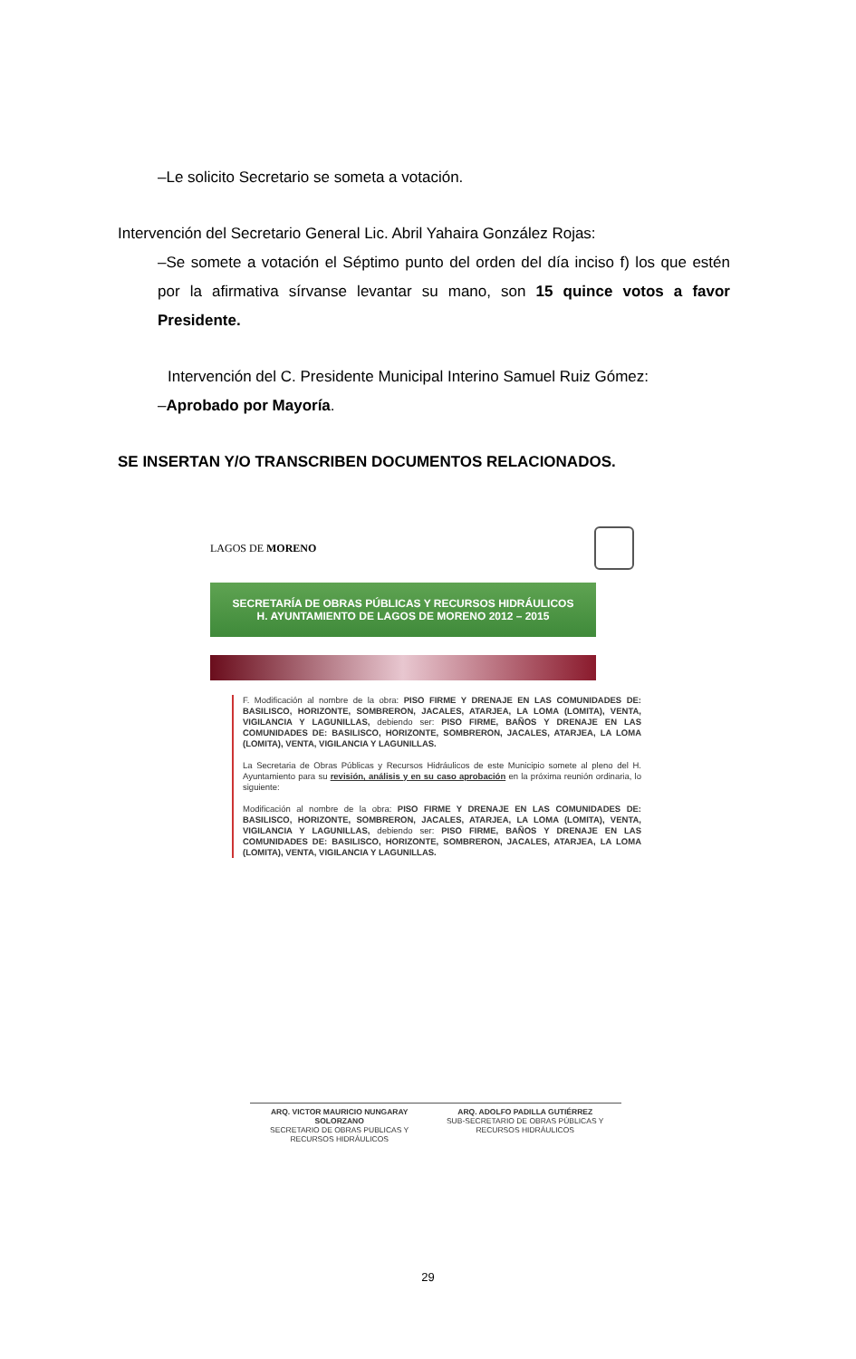–Le solicito Secretario se someta a votación.
Intervención del Secretario General Lic. Abril Yahaira González Rojas:
–Se somete a votación el Séptimo punto del orden del día inciso f) los que estén por la afirmativa sírvanse levantar su mano, son 15 quince votos a favor Presidente.
Intervención del C. Presidente Municipal Interino Samuel Ruiz Gómez:
–Aprobado por Mayoría.
SE INSERTAN Y/O TRANSCRIBEN DOCUMENTOS RELACIONADOS.
LAGOS DE MORENO
SECRETARÍA DE OBRAS PÚBLICAS Y RECURSOS HIDRÁULICOS
H. AYUNTAMIENTO DE LAGOS DE MORENO 2012 – 2015
F. Modificación al nombre de la obra: PISO FIRME Y DRENAJE EN LAS COMUNIDADES DE: BASILISCO, HORIZONTE, SOMBRERON, JACALES, ATARJEA, LA LOMA (LOMITA), VENTA, VIGILANCIA Y LAGUNILLAS, debiendo ser: PISO FIRME, BAÑOS Y DRENAJE EN LAS COMUNIDADES DE: BASILISCO, HORIZONTE, SOMBRERON, JACALES, ATARJEA, LA LOMA (LOMITA), VENTA, VIGILANCIA Y LAGUNILLAS.
La Secretaria de Obras Públicas y Recursos Hidráulicos de este Municipio somete al pleno del H. Ayuntamiento para su revisión, análisis y en su caso aprobación en la próxima reunión ordinaria, lo siguiente:
Modificación al nombre de la obra: PISO FIRME Y DRENAJE EN LAS COMUNIDADES DE: BASILISCO, HORIZONTE, SOMBRERON, JACALES, ATARJEA, LA LOMA (LOMITA), VENTA, VIGILANCIA Y LAGUNILLAS, debiendo ser: PISO FIRME, BAÑOS Y DRENAJE EN LAS COMUNIDADES DE: BASILISCO, HORIZONTE, SOMBRERON, JACALES, ATARJEA, LA LOMA (LOMITA), VENTA, VIGILANCIA Y LAGUNILLAS.
ARQ. VICTOR MAURICIO NUNGARAY SOLORZANO
SECRETARIO DE OBRAS PUBLICAS Y RECURSOS HIDRÁULICOS
ARQ. ADOLFO PADILLA GUTIÉRREZ
SUB-SECRETARIO DE OBRAS PÚBLICAS Y RECURSOS HIDRÁULICOS
29